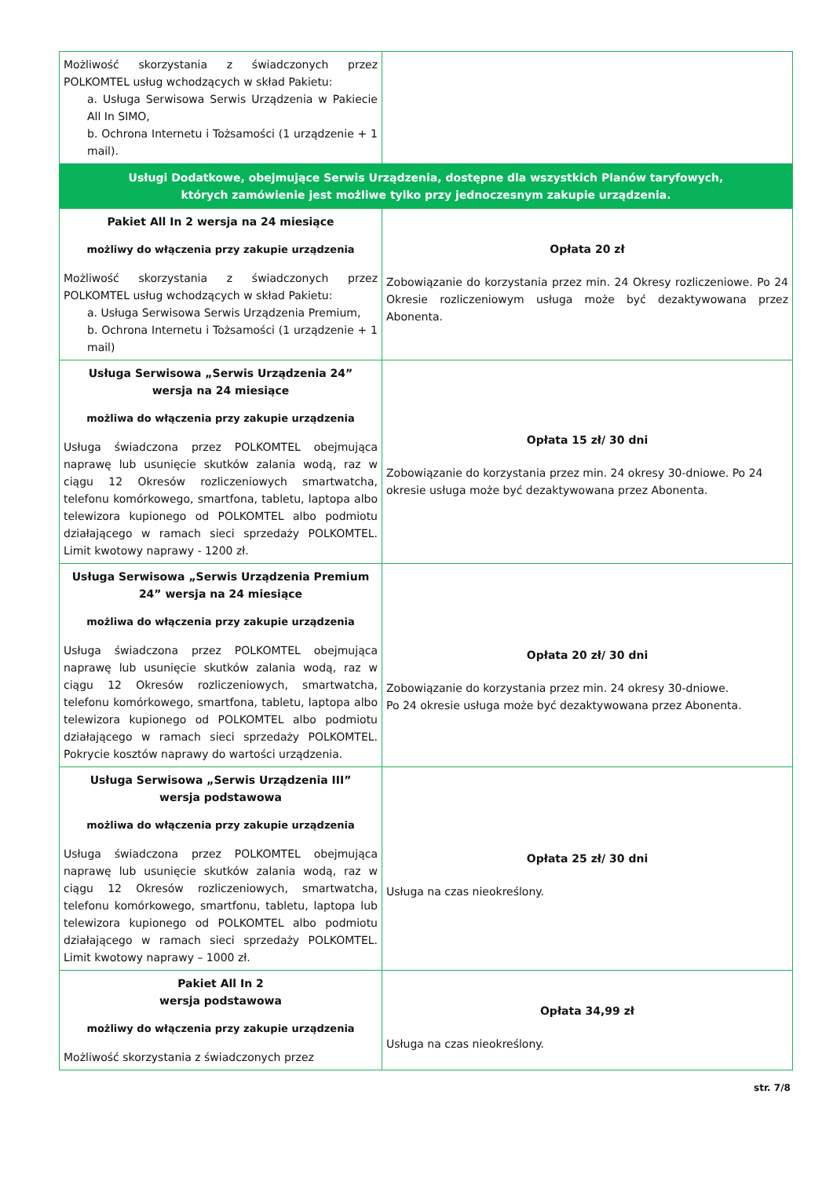| Możliwość skorzystania z świadczonych przez POLKOMTEL usług wchodzących w skład Pakietu: a. Usługa Serwisowa Serwis Urządzenia w Pakiecie All In SIMO, b. Ochrona Internetu i Tożsamości (1 urządzenie + 1 mail). | |
| Usługi Dodatkowe, obejmujące Serwis Urządzenia, dostępne dla wszystkich Planów taryfowych, których zamówienie jest możliwe tylko przy jednoczesnym zakupie urządzenia. | |
| Pakiet All In 2 wersja na 24 miesiące możliwy do włączenia przy zakupie urządzenia Możliwość skorzystania z świadczonych przez POLKOMTEL usług wchodzących w skład Pakietu: a. Usługa Serwisowa Serwis Urządzenia Premium, b. Ochrona Internetu i Tożsamości (1 urządzenie + 1 mail) | Opłata 20 zł Zobowiązanie do korzystania przez min. 24 Okresy rozliczeniowe. Po 24 Okresie rozliczeniowym usługa może być dezaktywowana przez Abonenta. |
| Usługa Serwisowa „Serwis Urządzenia 24” wersja na 24 miesiące możliwa do włączenia przy zakupie urządzenia Usługa świadczona przez POLKOMTEL obejmująca naprawę lub usunięcie skutków zalania wodą, raz w ciągu 12 Okresów rozliczeniowych smartwatcha, telefonu komórkowego, smartfona, tabletu, laptopa albo telewizora kupionego od POLKOMTEL albo podmiotu działającego w ramach sieci sprzedaży POLKOMTEL. Limit kwotowy naprawy - 1200 zł. | Opłata 15 zł/ 30 dni Zobowiązanie do korzystania przez min. 24 okresy 30-dniowe. Po 24 okresie usługa może być dezaktywowana przez Abonenta. |
| Usługa Serwisowa „Serwis Urządzenia Premium 24” wersja na 24 miesiące możliwa do włączenia przy zakupie urządzenia Usługa świadczona przez POLKOMTEL obejmująca naprawę lub usunięcie skutków zalania wodą, raz w ciągu 12 Okresów rozliczeniowych, smartwatcha, telefonu komórkowego, smartfona, tabletu, laptopa albo telewizora kupionego od POLKOMTEL albo podmiotu działającego w ramach sieci sprzedaży POLKOMTEL. Pokrycie kosztów naprawy do wartości urządzenia. | Opłata 20 zł/ 30 dni Zobowiązanie do korzystania przez min. 24 okresy 30-dniowe. Po 24 okresie usługa może być dezaktywowana przez Abonenta. |
| Usługa Serwisowa „Serwis Urządzenia III” wersja podstawowa możliwa do włączenia przy zakupie urządzenia Usługa świadczona przez POLKOMTEL obejmująca naprawę lub usunięcie skutków zalania wodą, raz w ciągu 12 Okresów rozliczeniowych, smartwatcha, telefonu komórkowego, smartfonu, tabletu, laptopa lub telewizora kupionego od POLKOMTEL albo podmiotu działającego w ramach sieci sprzedaży POLKOMTEL. Limit kwotowy naprawy – 1000 zł. | Opłata 25 zł/ 30 dni Usługa na czas nieokreślony. |
| Pakiet All In 2 wersja podstawowa możliwy do włączenia przy zakupie urządzenia Możliwość skorzystania z świadczonych przez | Opłata 34,99 zł Usługa na czas nieokreślony. |
str. 7/8